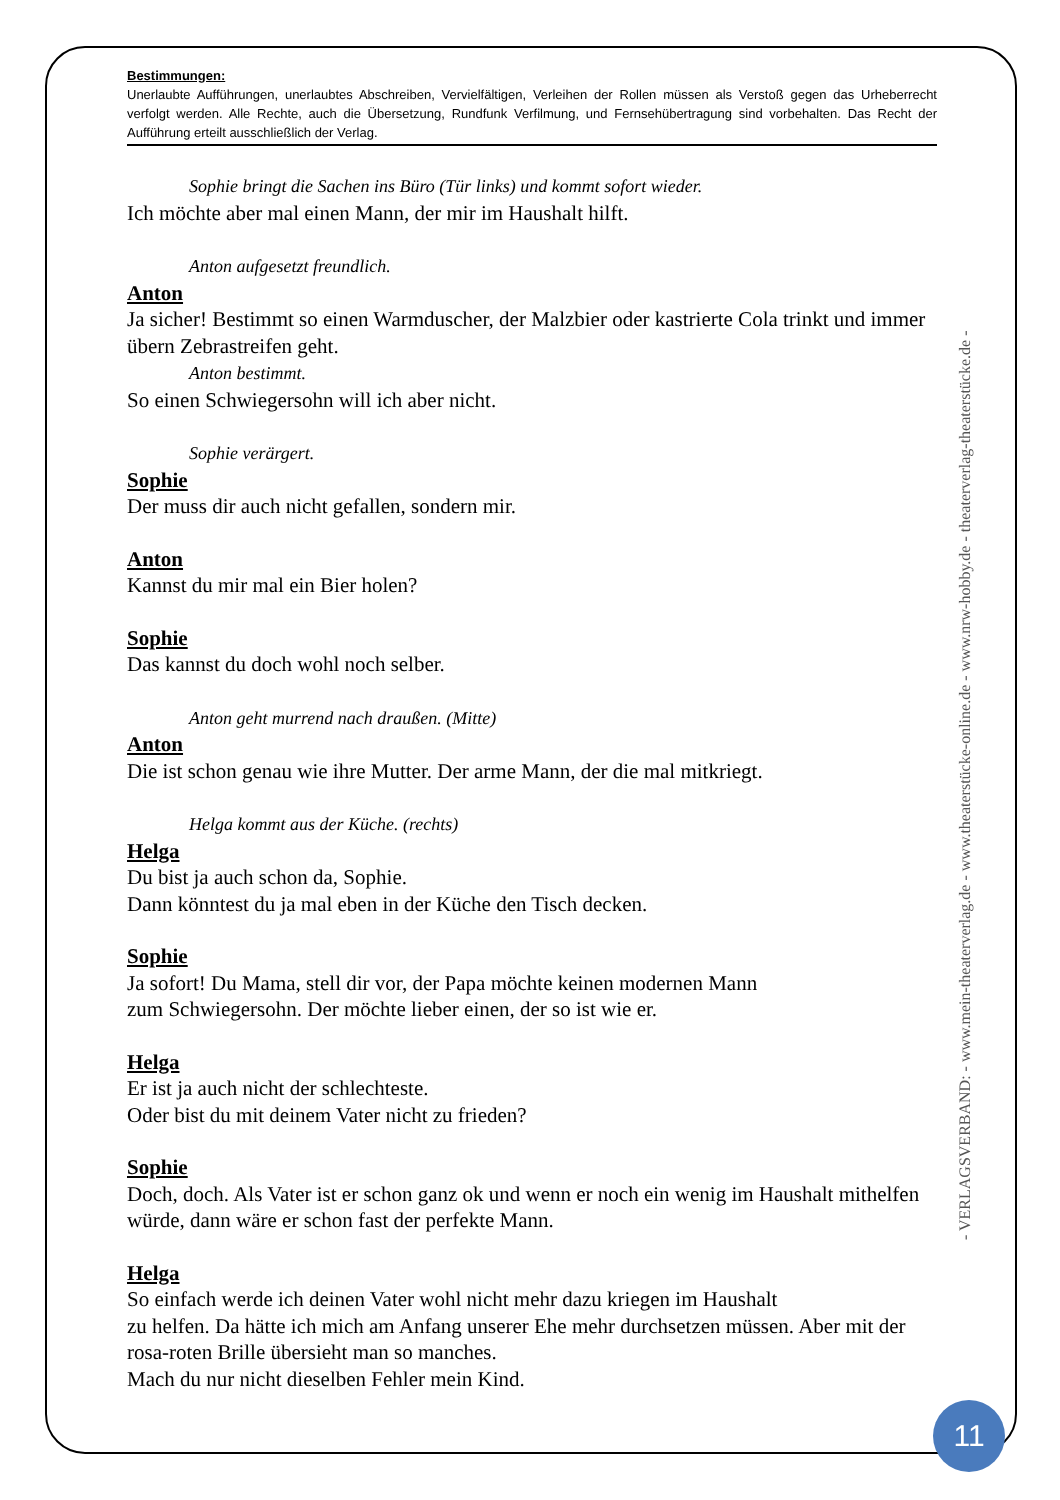Bestimmungen:
Unerlaubte Aufführungen, unerlaubtes Abschreiben, Vervielfältigen, Verleihen der Rollen müssen als Verstoß gegen das Urheberrecht verfolgt werden. Alle Rechte, auch die Übersetzung, Rundfunk Verfilmung, und Fernsehübertragung sind vorbehalten. Das Recht der Aufführung erteilt ausschließlich der Verlag.
Sophie bringt die Sachen ins Büro (Tür links) und kommt sofort wieder.
Ich möchte aber mal einen Mann, der mir im Haushalt hilft.
Anton aufgesetzt freundlich.
Anton
Ja sicher! Bestimmt so einen Warmduscher, der Malzbier oder kastrierte Cola trinkt und immer übern Zebrastreifen geht.
Anton bestimmt.
So einen Schwiegersohn will ich aber nicht.
Sophie verärgert.
Sophie
Der muss dir auch nicht gefallen, sondern mir.
Anton
Kannst du mir mal ein Bier holen?
Sophie
Das kannst du doch wohl noch selber.
Anton geht murrend nach draußen. (Mitte)
Anton
Die ist schon genau wie ihre Mutter. Der arme Mann, der die mal mitkriegt.
Helga kommt aus der Küche. (rechts)
Helga
Du bist ja auch schon da, Sophie.
Dann könntest du ja mal eben in der Küche den Tisch decken.
Sophie
Ja sofort! Du Mama, stell dir vor, der Papa möchte keinen modernen Mann
zum Schwiegersohn. Der möchte lieber einen, der so ist wie er.
Helga
Er ist ja auch nicht der schlechteste.
Oder bist du mit deinem Vater nicht zu frieden?
Sophie
Doch, doch. Als Vater ist er schon ganz ok und wenn er noch ein wenig im Haushalt mithelfen würde, dann wäre er schon fast der perfekte Mann.
Helga
So einfach werde ich deinen Vater wohl nicht mehr dazu kriegen im Haushalt
zu helfen. Da hätte ich mich am Anfang unserer Ehe mehr durchsetzen müssen. Aber mit der rosa-roten Brille übersieht man so manches.
Mach du nur nicht dieselben Fehler mein Kind.
- VERLAGSVERBAND: - www.mein-theaterverlag.de - www.theaterstücke-online.de - www.nrw-hobby.de - theaterverlag-theaterstücke.de -
11